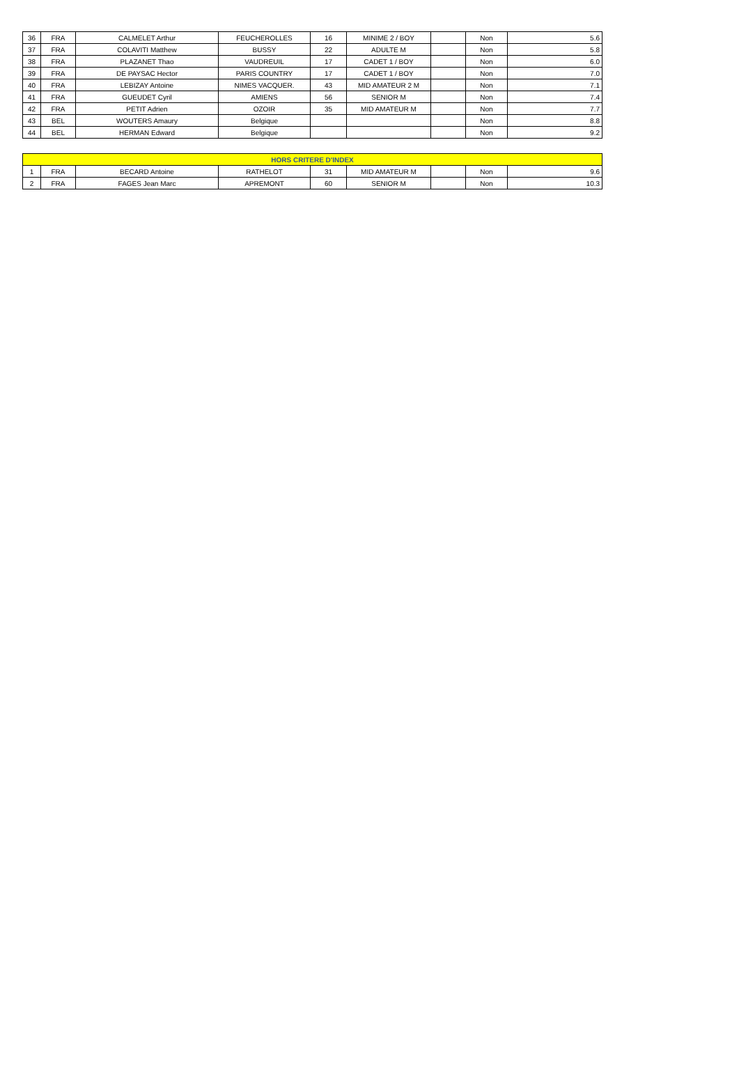| 36 | FRA | CALMELET Arthur | FEUCHEROLLES | 16 | MINIME 2 / BOY | | Non | 5.6 |
| 37 | FRA | COLAVITI Matthew | BUSSY | 22 | ADULTE M | | Non | 5.8 |
| 38 | FRA | PLAZANET Thao | VAUDREUIL | 17 | CADET 1 / BOY | | Non | 6.0 |
| 39 | FRA | DE PAYSAC Hector | PARIS COUNTRY | 17 | CADET 1 / BOY | | Non | 7.0 |
| 40 | FRA | LEBIZAY Antoine | NIMES VACQUER. | 43 | MID AMATEUR 2 M | | Non | 7.1 |
| 41 | FRA | GUEUDET Cyril | AMIENS | 56 | SENIOR M | | Non | 7.4 |
| 42 | FRA | PETIT Adrien | OZOIR | 35 | MID AMATEUR M | | Non | 7.7 |
| 43 | BEL | WOUTERS Amaury | Belgique | | | | Non | 8.8 |
| 44 | BEL | HERMAN Edward | Belgique | | | | Non | 9.2 |
| HORS CRITERE D'INDEX | | | | | | | | |
| --- | --- | --- | --- | --- | --- | --- | --- | --- |
| 1 | FRA | BECARD Antoine | RATHELOT | 31 | MID AMATEUR M | | Non | 9.6 |
| 2 | FRA | FAGES Jean Marc | APREMONT | 60 | SENIOR M | | Non | 10.3 |